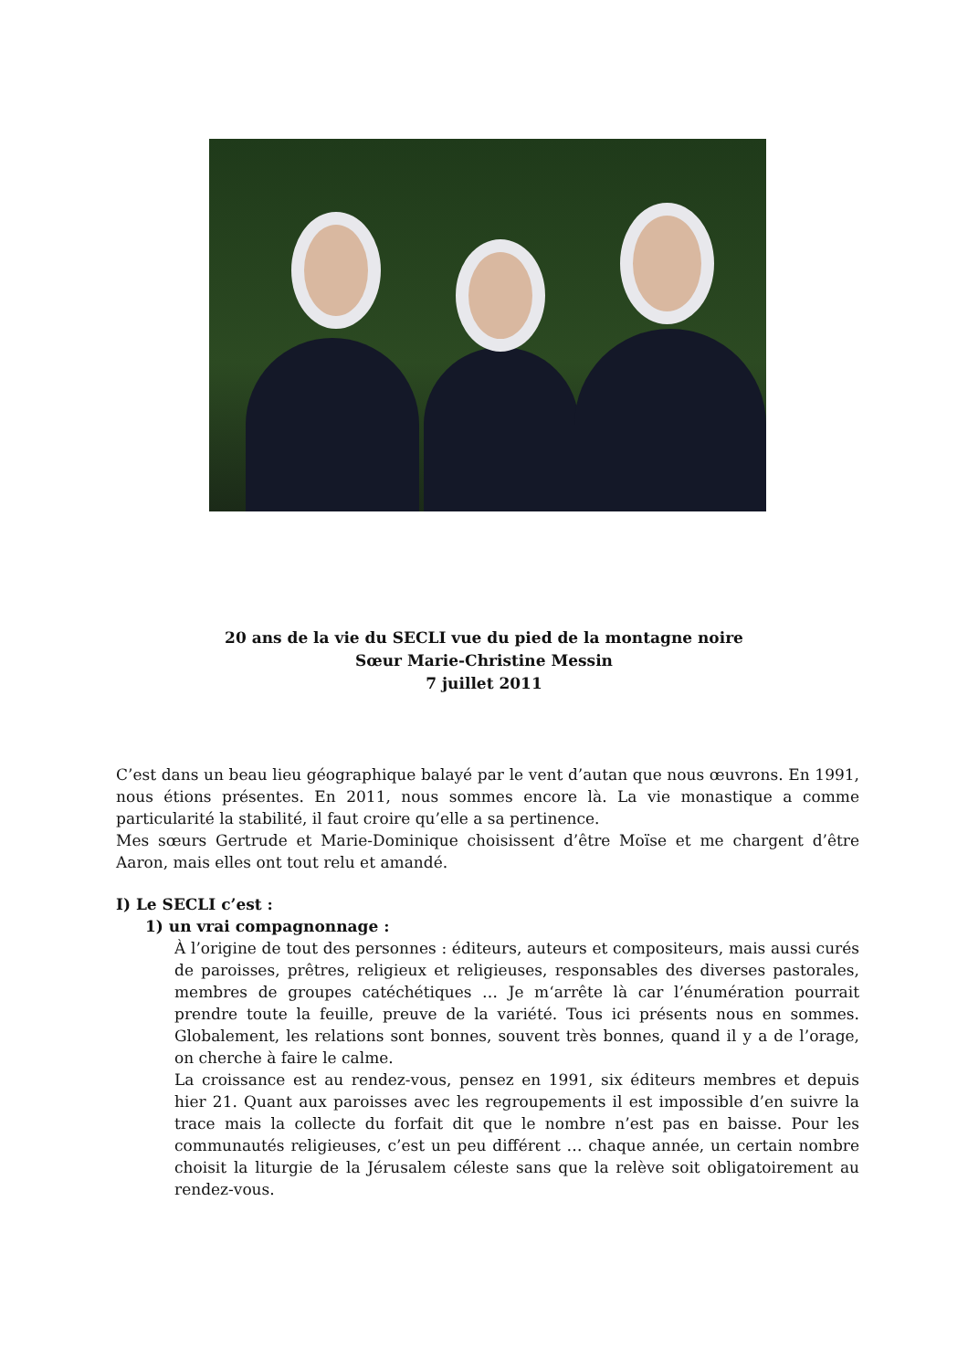20 ans de la vie du SECLI vue du pied de la montagne noire
Sœur Marie-Christine Messin
7 juillet 2011
C’est dans un beau lieu géographique balayé par le vent d’autan que nous œuvrons. En 1991, nous étions présentes. En 2011, nous sommes encore là. La vie monastique a comme particularité la stabilité, il faut croire qu’elle a sa pertinence.
Mes sœurs Gertrude et Marie-Dominique choisissent d’être Moïse et me chargent d’être Aaron, mais elles ont tout relu et amandé.
I) Le SECLI c’est :
1) un vrai compagnonnage :
À l’origine de tout des personnes : éditeurs, auteurs et compositeurs, mais aussi curés de paroisses, prêtres, religieux et religieuses, responsables des diverses pastorales, membres de groupes catéchétiques … Je m‘arrête là car l’énumération pourrait prendre toute la feuille, preuve de la variété. Tous ici présents nous en sommes. Globalement, les relations sont bonnes, souvent très bonnes, quand il y a de l’orage, on cherche à faire le calme.
La croissance est au rendez-vous, pensez en 1991, six éditeurs membres et depuis hier 21. Quant aux paroisses avec les regroupements il est impossible d’en suivre la trace mais la collecte du forfait dit que le nombre n’est pas en baisse. Pour les communautés religieuses, c’est un peu différent … chaque année, un certain nombre choisit la liturgie de la Jérusalem céleste sans que la relève soit obligatoirement au rendez-vous.